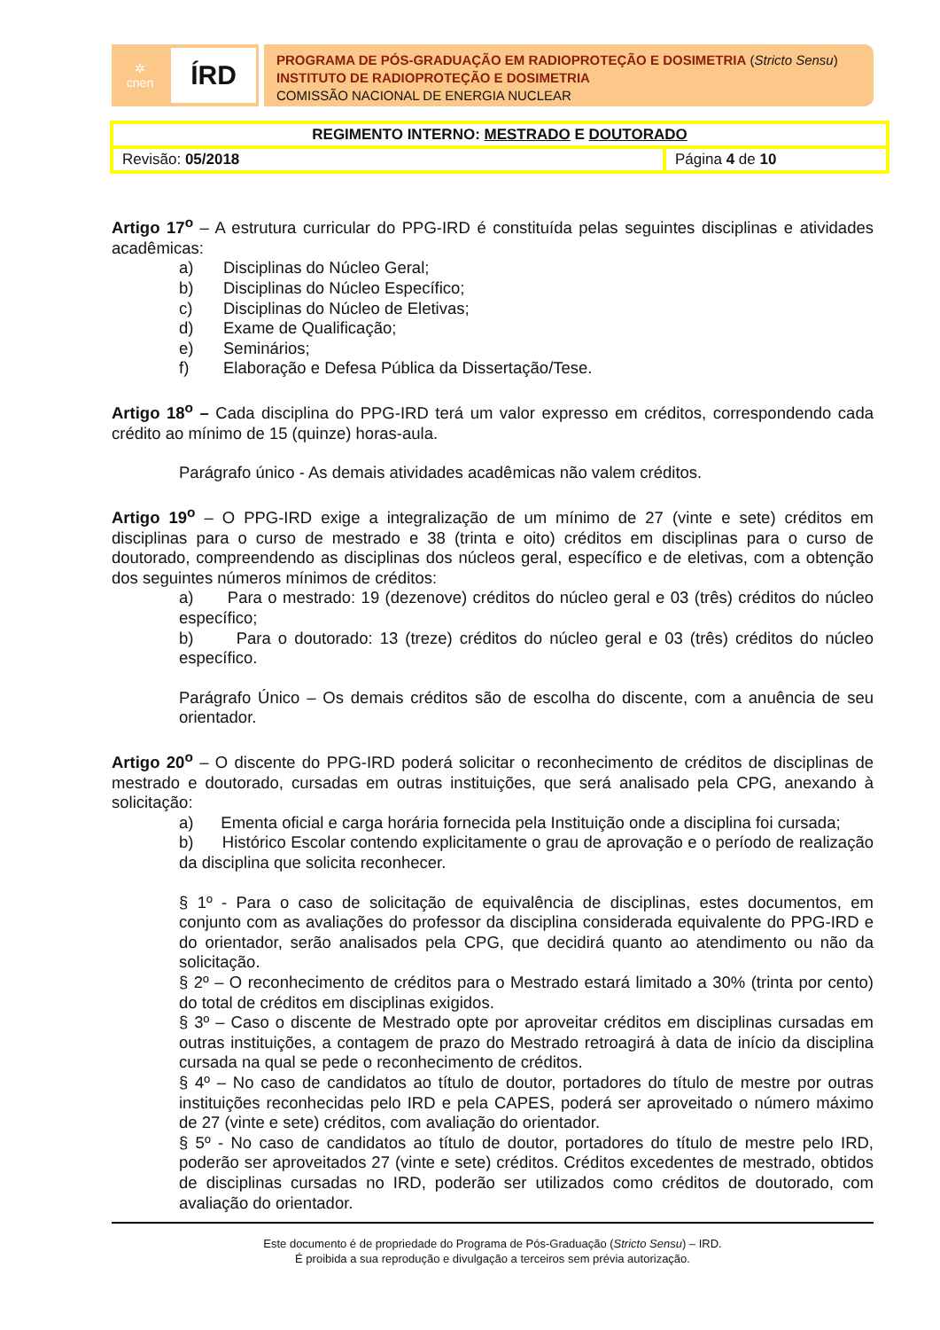✲
cnen
ÍRD
PROGRAMA DE PÓS-GRADUAÇÃO EM RADIOPROTEÇÃO E DOSIMETRIA (Stricto Sensu)
INSTITUTO DE RADIOPROTEÇÃO E DOSIMETRIA
COMISSÃO NACIONAL DE ENERGIA NUCLEAR
| REGIMENTO INTERNO: MESTRADO E DOUTORADO | |
| Revisão: 05/2018 | Página 4 de 10 |
Artigo 17<sup>o</sup> – A estrutura curricular do PPG-IRD é constituída pelas seguintes disciplinas e atividades acadêmicas:
a) Disciplinas do Núcleo Geral;
b) Disciplinas do Núcleo Específico;
c) Disciplinas do Núcleo de Eletivas;
d) Exame de Qualificação;
e) Seminários;
f) Elaboração e Defesa Pública da Dissertação/Tese.
Artigo 18<sup>o</sup> – Cada disciplina do PPG-IRD terá um valor expresso em créditos, correspondendo cada crédito ao mínimo de 15 (quinze) horas-aula.
Parágrafo único - As demais atividades acadêmicas não valem créditos.
Artigo 19<sup>o</sup> – O PPG-IRD exige a integralização de um mínimo de 27 (vinte e sete) créditos em disciplinas para o curso de mestrado e 38 (trinta e oito) créditos em disciplinas para o curso de doutorado, compreendendo as disciplinas dos núcleos geral, específico e de eletivas, com a obtenção dos seguintes números mínimos de créditos:
a) Para o mestrado: 19 (dezenove) créditos do núcleo geral e 03 (três) créditos do núcleo específico;
b) Para o doutorado: 13 (treze) créditos do núcleo geral e 03 (três) créditos do núcleo específico.
Parágrafo Único – Os demais créditos são de escolha do discente, com a anuência de seu orientador.
Artigo 20<sup>o</sup> – O discente do PPG-IRD poderá solicitar o reconhecimento de créditos de disciplinas de mestrado e doutorado, cursadas em outras instituições, que será analisado pela CPG, anexando à solicitação:
a) Ementa oficial e carga horária fornecida pela Instituição onde a disciplina foi cursada;
b) Histórico Escolar contendo explicitamente o grau de aprovação e o período de realização da disciplina que solicita reconhecer.
§ 1º - Para o caso de solicitação de equivalência de disciplinas, estes documentos, em conjunto com as avaliações do professor da disciplina considerada equivalente do PPG-IRD e do orientador, serão analisados pela CPG, que decidirá quanto ao atendimento ou não da solicitação.
§ 2º – O reconhecimento de créditos para o Mestrado estará limitado a 30% (trinta por cento) do total de créditos em disciplinas exigidos.
§ 3º – Caso o discente de Mestrado opte por aproveitar créditos em disciplinas cursadas em outras instituições, a contagem de prazo do Mestrado retroagirá à data de início da disciplina cursada na qual se pede o reconhecimento de créditos.
§ 4º – No caso de candidatos ao título de doutor, portadores do título de mestre por outras instituições reconhecidas pelo IRD e pela CAPES, poderá ser aproveitado o número máximo de 27 (vinte e sete) créditos, com avaliação do orientador.
§ 5º - No caso de candidatos ao título de doutor, portadores do título de mestre pelo IRD, poderão ser aproveitados 27 (vinte e sete) créditos. Créditos excedentes de mestrado, obtidos de disciplinas cursadas no IRD, poderão ser utilizados como créditos de doutorado, com avaliação do orientador.
Este documento é de propriedade do Programa de Pós-Graduação (Stricto Sensu) – IRD.
É proibida a sua reprodução e divulgação a terceiros sem prévia autorização.